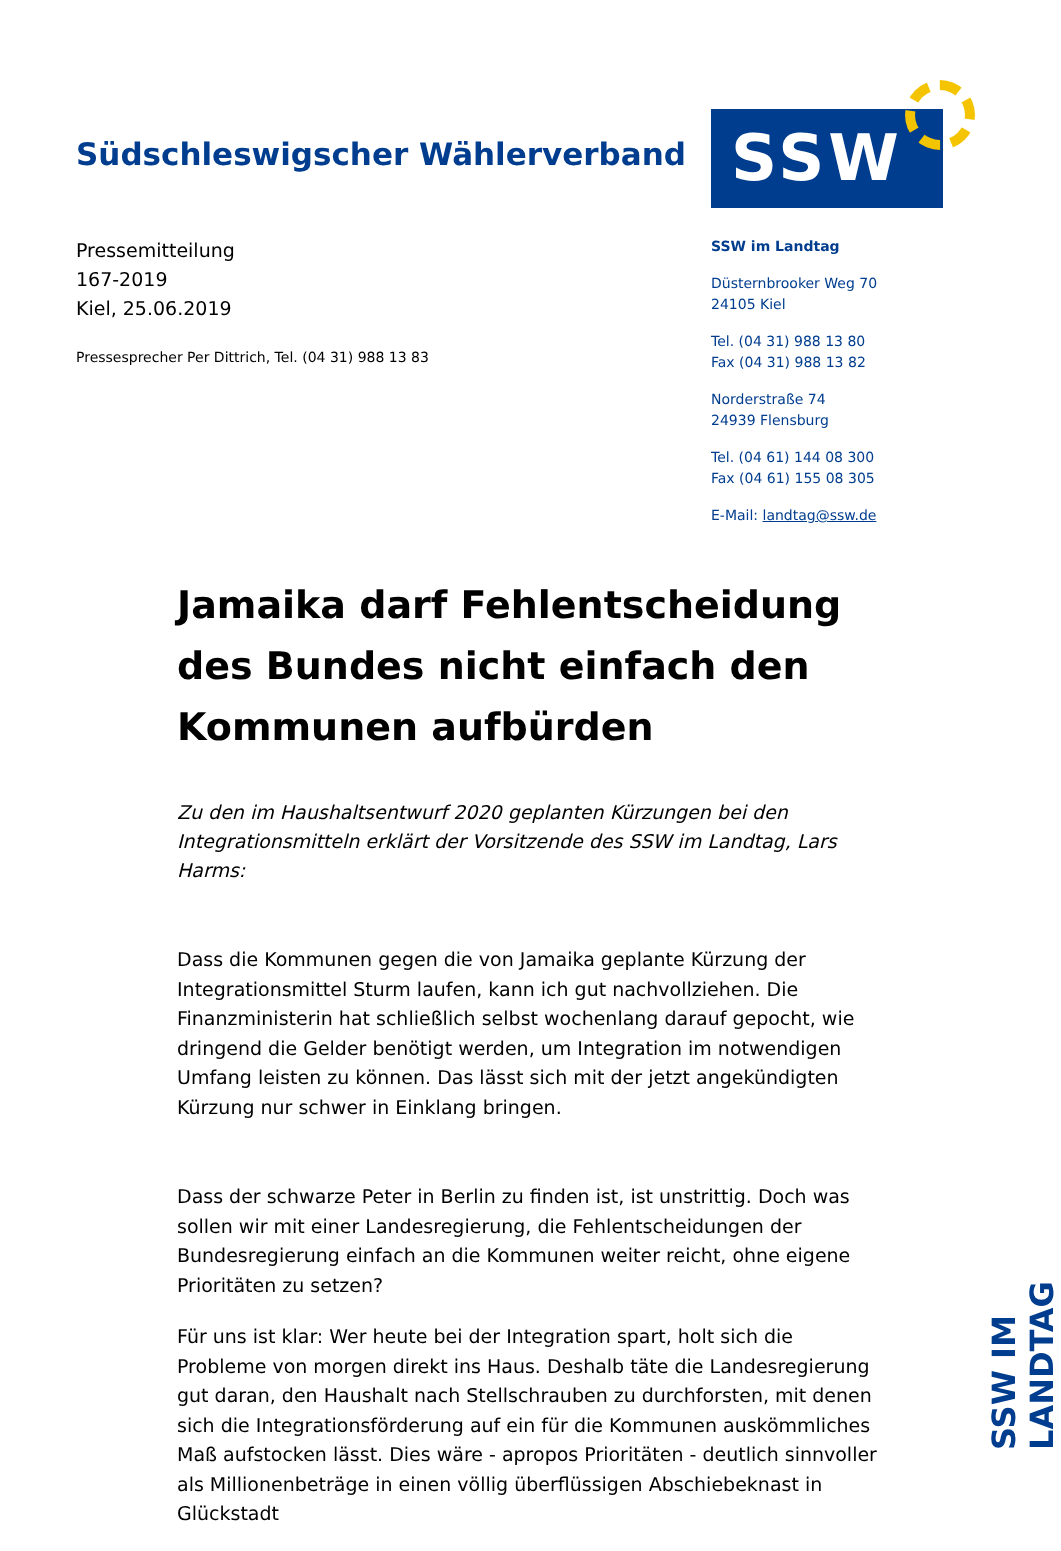Südschleswigscher Wählerverband
SSW
Pressemitteilung
167-2019
Kiel, 25.06.2019
Pressesprecher Per Dittrich, Tel. (04 31) 988 13 83
SSW im Landtag
Düsternbrooker Weg 70
24105 Kiel
Tel. (04 31) 988 13 80
Fax (04 31) 988 13 82
Norderstraße 74
24939 Flensburg
Tel. (04 61) 144 08 300
Fax (04 61) 155 08 305
E-Mail: landtag@ssw.de
Jamaika darf Fehlentscheidung des Bundes nicht einfach den Kommunen aufbürden
Zu den im Haushaltsentwurf 2020 geplanten Kürzungen bei den Integrationsmitteln erklärt der Vorsitzende des SSW im Landtag, Lars Harms:
Dass die Kommunen gegen die von Jamaika geplante Kürzung der Integrationsmittel Sturm laufen, kann ich gut nachvollziehen. Die Finanzministerin hat schließlich selbst wochenlang darauf gepocht, wie dringend die Gelder benötigt werden, um Integration im notwendigen Umfang leisten zu können. Das lässt sich mit der jetzt angekündigten Kürzung nur schwer in Einklang bringen.
Dass der schwarze Peter in Berlin zu finden ist, ist unstrittig. Doch was sollen wir mit einer Landesregierung, die Fehlentscheidungen der Bundesregierung einfach an die Kommunen weiter reicht, ohne eigene Prioritäten zu setzen?
Für uns ist klar: Wer heute bei der Integration spart, holt sich die Probleme von morgen direkt ins Haus. Deshalb täte die Landesregierung gut daran, den Haushalt nach Stellschrauben zu durchforsten, mit denen sich die Integrationsförderung auf ein für die Kommunen auskömmliches Maß aufstocken lässt. Dies wäre - apropos Prioritäten - deutlich sinnvoller als Millionenbeträge in einen völlig überflüssigen Abschiebeknast in Glückstadt
SSW IM LANDTAG